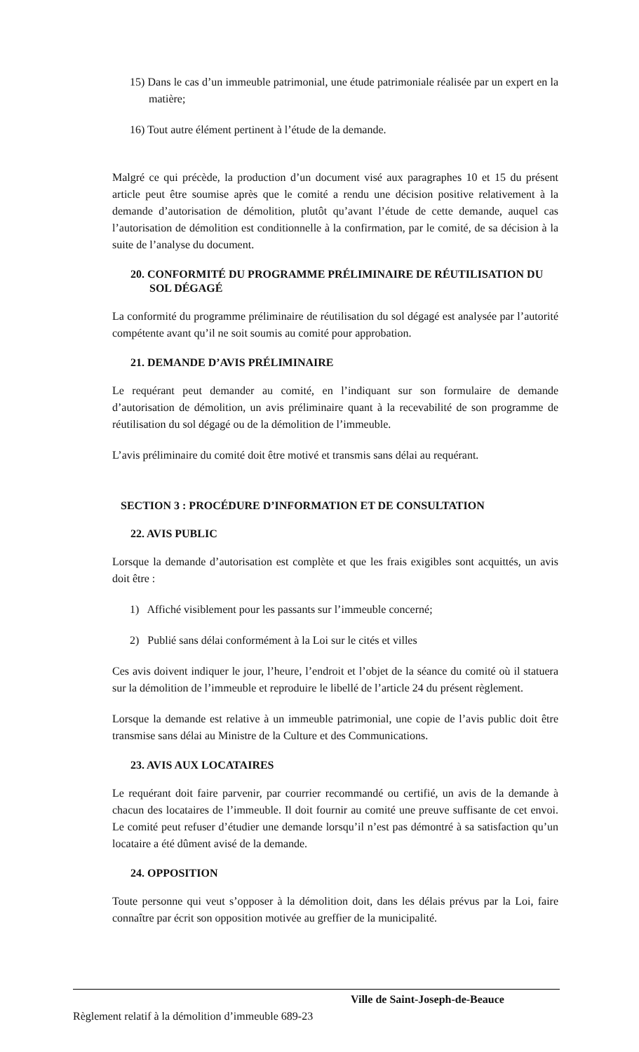15) Dans le cas d’un immeuble patrimonial, une étude patrimoniale réalisée par un expert en la matière;
16) Tout autre élément pertinent à l’étude de la demande.
Malgré ce qui précède, la production d’un document visé aux paragraphes 10 et 15 du présent article peut être soumise après que le comité a rendu une décision positive relativement à la demande d’autorisation de démolition, plutôt qu’avant l’étude de cette demande, auquel cas l’autorisation de démolition est conditionnelle à la confirmation, par le comité, de sa décision à la suite de l’analyse du document.
20. CONFORMITÉ DU PROGRAMME PRÉLIMINAIRE DE RÉUTILISATION DU SOL DÉGAGÉ
La conformité du programme préliminaire de réutilisation du sol dégagé est analysée par l’autorité compétente avant qu’il ne soit soumis au comité pour approbation.
21. DEMANDE D’AVIS PRÉLIMINAIRE
Le requérant peut demander au comité, en l’indiquant sur son formulaire de demande d’autorisation de démolition, un avis préliminaire quant à la recevabilité de son programme de réutilisation du sol dégagé ou de la démolition de l’immeuble.
L’avis préliminaire du comité doit être motivé et transmis sans délai au requérant.
SECTION 3 : PROCÉDURE D’INFORMATION ET DE CONSULTATION
22. AVIS PUBLIC
Lorsque la demande d’autorisation est complète et que les frais exigibles sont acquittés, un avis doit être :
1) Affiché visiblement pour les passants sur l’immeuble concerné;
2) Publié sans délai conformément à la Loi sur le cités et villes
Ces avis doivent indiquer le jour, l’heure, l’endroit et l’objet de la séance du comité où il statuera sur la démolition de l’immeuble et reproduire le libellé de l’article 24 du présent règlement.
Lorsque la demande est relative à un immeuble patrimonial, une copie de l’avis public doit être transmise sans délai au Ministre de la Culture et des Communications.
23. AVIS AUX LOCATAIRES
Le requérant doit faire parvenir, par courrier recommandé ou certifié, un avis de la demande à chacun des locataires de l’immeuble. Il doit fournir au comité une preuve suffisante de cet envoi. Le comité peut refuser d’étudier une demande lorsqu’il n’est pas démontré à sa satisfaction qu’un locataire a été dûment avisé de la demande.
24. OPPOSITION
Toute personne qui veut s’opposer à la démolition doit, dans les délais prévus par la Loi, faire connaître par écrit son opposition motivée au greffier de la municipalité.
Ville de Saint-Joseph-de-Beauce
Règlement relatif à la démolition d’immeuble 689-23